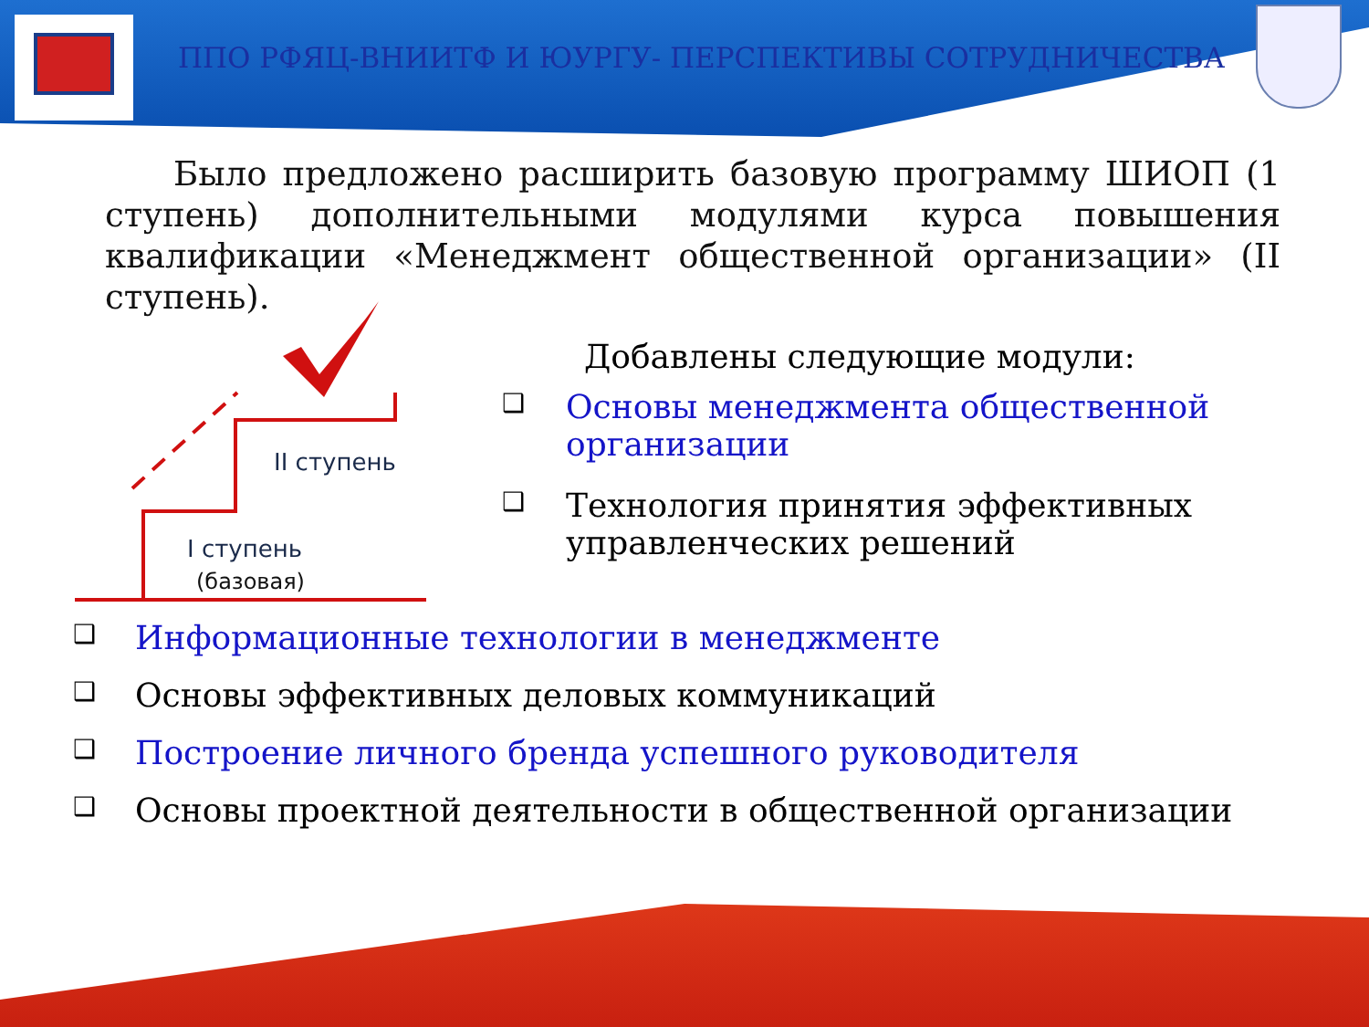ППО РФЯЦ-ВНИИТФ И ЮУРГУ- ПЕРСПЕКТИВЫ СОТРУДНИЧЕСТВА
Было предложено расширить базовую программу ШИОП (1 ступень) дополнительными модулями курса повышения квалификации «Менеджмент общественной организации» (II ступень).
II ступень
I ступень
(базовая)
Добавлены следующие модули:
❑ Основы менеджмента общественной организации
❑ Технология принятия эффективных управленческих решений
❑ Информационные технологии в менеджменте
❑ Основы эффективных деловых коммуникаций
❑ Построение личного бренда успешного руководителя
❑ Основы проектной деятельности в общественной организации